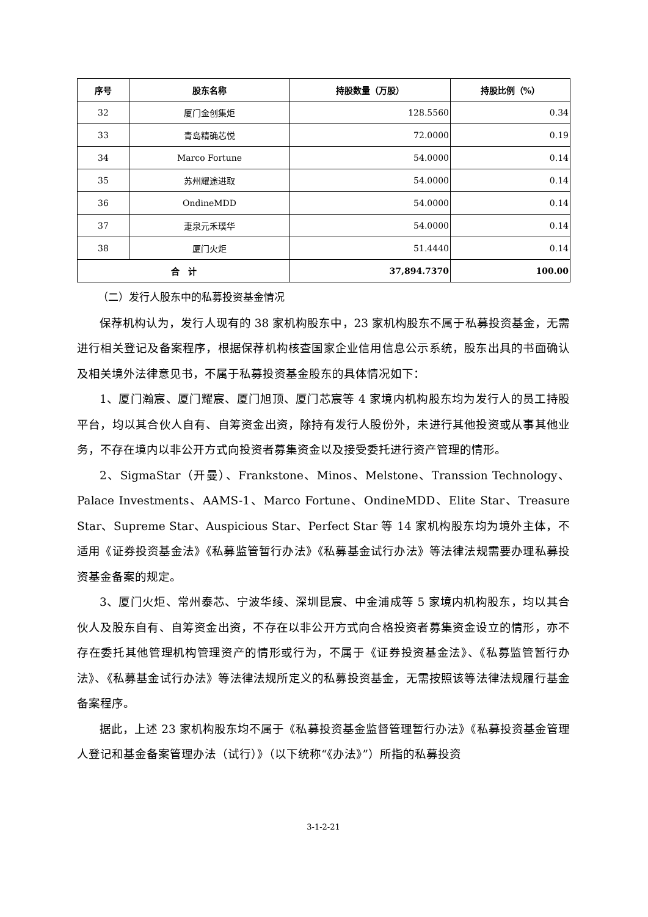| 序号 | 股东名称 | 持股数量（万股） | 持股比例（%） |
| --- | --- | --- | --- |
| 32 | 厦门金创集炬 | 128.5560 | 0.34 |
| 33 | 青岛精确芯悦 | 72.0000 | 0.19 |
| 34 | Marco Fortune | 54.0000 | 0.14 |
| 35 | 苏州耀途进取 | 54.0000 | 0.14 |
| 36 | OndineMDD | 54.0000 | 0.14 |
| 37 | 疌泉元禾璞华 | 54.0000 | 0.14 |
| 38 | 厦门火炬 | 51.4440 | 0.14 |
| 合 计 | | 37,894.7370 | 100.00 |
（二）发行人股东中的私募投资基金情况
保荐机构认为，发行人现有的 38 家机构股东中，23 家机构股东不属于私募投资基金，无需进行相关登记及备案程序，根据保荐机构核查国家企业信用信息公示系统，股东出具的书面确认及相关境外法律意见书，不属于私募投资基金股东的具体情况如下：
1、厦门瀚宸、厦门耀宸、厦门旭顶、厦门芯宸等 4 家境内机构股东均为发行人的员工持股平台，均以其合伙人自有、自筹资金出资，除持有发行人股份外，未进行其他投资或从事其他业务，不存在境内以非公开方式向投资者募集资金以及接受委托进行资产管理的情形。
2、SigmaStar（开曼）、Frankstone、Minos、Melstone、Transsion Technology、Palace Investments、AAMS-1、Marco Fortune、OndineMDD、Elite Star、Treasure Star、Supreme Star、Auspicious Star、Perfect Star 等 14 家机构股东均为境外主体，不适用《证券投资基金法》《私募监管暂行办法》《私募基金试行办法》等法律法规需要办理私募投资基金备案的规定。
3、厦门火炬、常州泰芯、宁波华绫、深圳昆宸、中金浦成等 5 家境内机构股东，均以其合伙人及股东自有、自筹资金出资，不存在以非公开方式向合格投资者募集资金设立的情形，亦不存在委托其他管理机构管理资产的情形或行为，不属于《证券投资基金法》、《私募监管暂行办法》、《私募基金试行办法》等法律法规所定义的私募投资基金，无需按照该等法律法规履行基金备案程序。
据此，上述 23 家机构股东均不属于《私募投资基金监督管理暂行办法》《私募投资基金管理人登记和基金备案管理办法（试行）》（以下统称“《办法》”）所指的私募投资
3-1-2-21